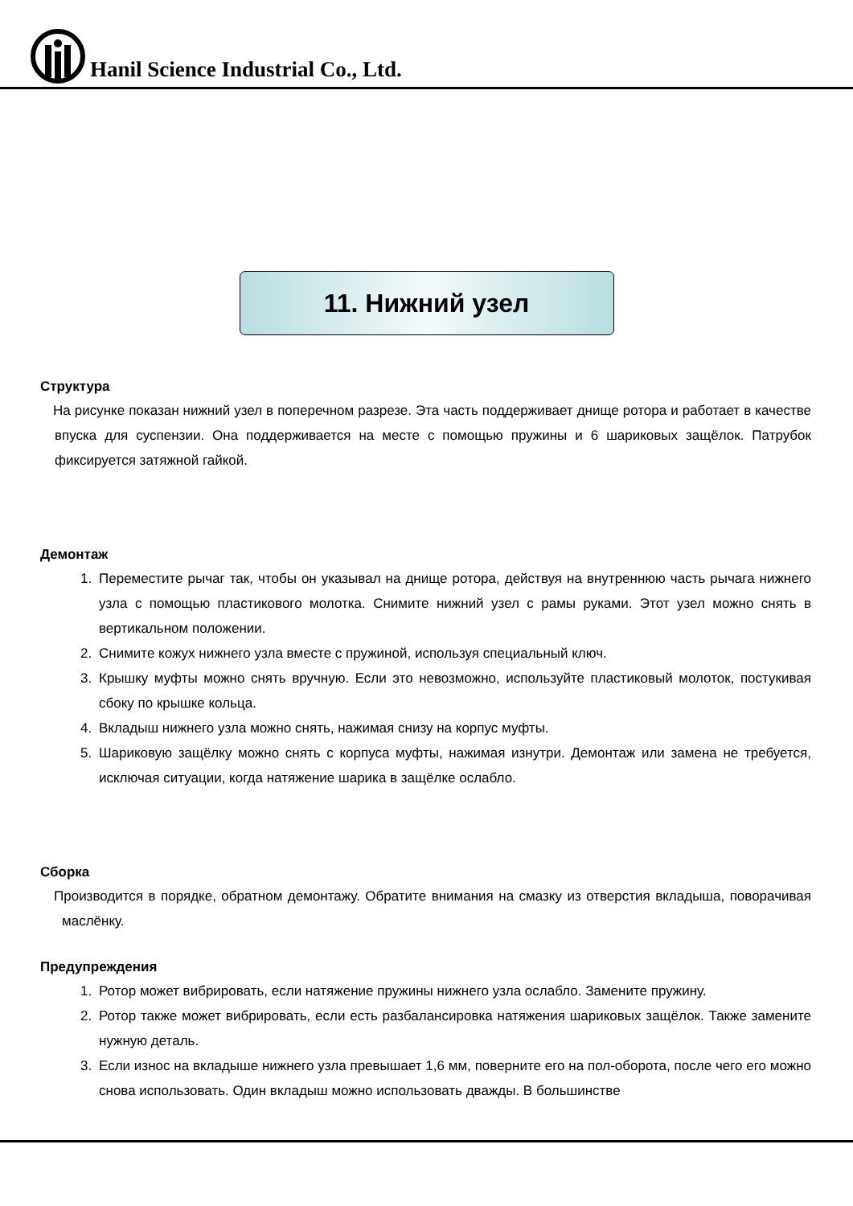Hanil Science Industrial Co., Ltd.
11. Нижний узел
Структура
На рисунке показан нижний узел в поперечном разрезе. Эта часть поддерживает днище ротора и работает в качестве впуска для суспензии. Она поддерживается на месте с помощью пружины и 6 шариковых защёлок. Патрубок фиксируется затяжной гайкой.
Демонтаж
1. Переместите рычаг так, чтобы он указывал на днище ротора, действуя на внутреннюю часть рычага нижнего узла с помощью пластикового молотка. Снимите нижний узел с рамы руками. Этот узел можно снять в вертикальном положении.
2. Снимите кожух нижнего узла вместе с пружиной, используя специальный ключ.
3. Крышку муфты можно снять вручную. Если это невозможно, используйте пластиковый молоток, постукивая сбоку по крышке кольца.
4. Вкладыш нижнего узла можно снять, нажимая снизу на корпус муфты.
5. Шариковую защёлку можно снять с корпуса муфты, нажимая изнутри. Демонтаж или замена не требуется, исключая ситуации, когда натяжение шарика в защёлке ослабло.
Сборка
Производится в порядке, обратном демонтажу. Обратите внимания на смазку из отверстия вкладыша, поворачивая маслёнку.
Предупреждения
1. Ротор может вибрировать, если натяжение пружины нижнего узла ослабло. Замените пружину.
2. Ротор также может вибрировать, если есть разбалансировка натяжения шариковых защёлок. Также замените нужную деталь.
3. Если износ на вкладыше нижнего узла превышает 1,6 мм, поверните его на пол-оборота, после чего его можно снова использовать. Один вкладыш можно использовать дважды. В большинстве